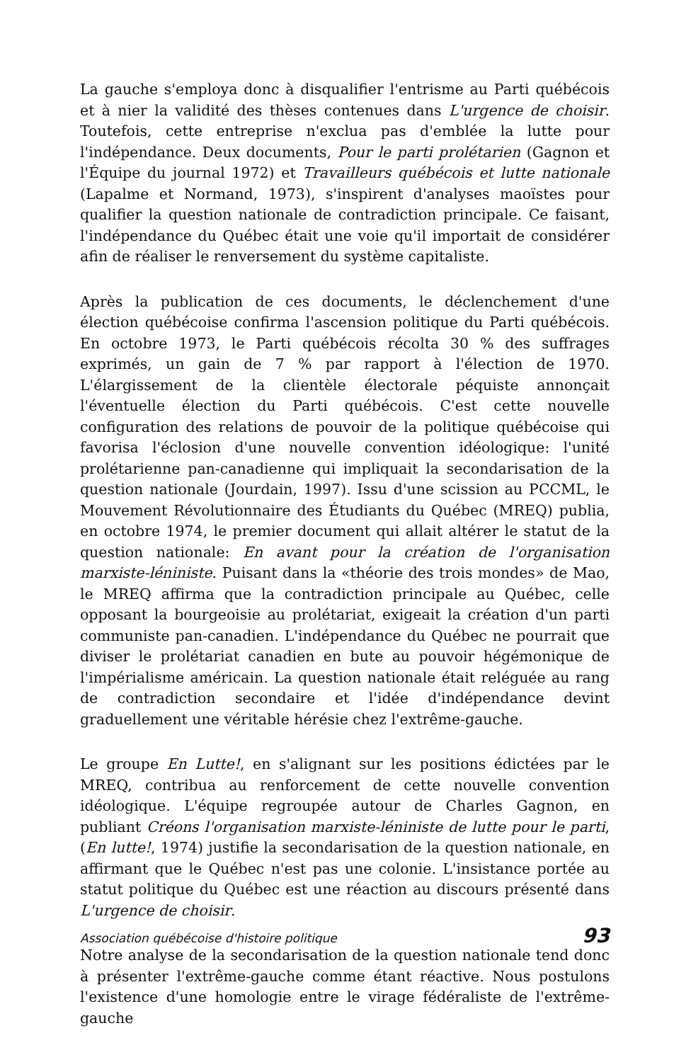La gauche s'employa donc à disqualifier l'entrisme au Parti québécois et à nier la validité des thèses contenues dans L'urgence de choisir. Toutefois, cette entreprise n'exclua pas d'emblée la lutte pour l'indépendance. Deux documents, Pour le parti prolétarien (Gagnon et l'Équipe du journal 1972) et Travailleurs québécois et lutte nationale (Lapalme et Normand, 1973), s'inspirent d'analyses maoïstes pour qualifier la question nationale de contradiction principale. Ce faisant, l'indépendance du Québec était une voie qu'il importait de considérer afin de réaliser le renversement du système capitaliste.
Après la publication de ces documents, le déclenchement d'une élection québécoise confirma l'ascension politique du Parti québécois. En octobre 1973, le Parti québécois récolta 30 % des suffrages exprimés, un gain de 7 % par rapport à l'élection de 1970. L'élargissement de la clientèle électorale péquiste annonçait l'éventuelle élection du Parti québécois. C'est cette nouvelle configuration des relations de pouvoir de la politique québécoise qui favorisa l'éclosion d'une nouvelle convention idéologique: l'unité prolétarienne pan-canadienne qui impliquait la secondarisation de la question nationale (Jourdain, 1997). Issu d'une scission au PCCML, le Mouvement Révolutionnaire des Étudiants du Québec (MREQ) publia, en octobre 1974, le premier document qui allait altérer le statut de la question nationale: En avant pour la création de l'organisation marxiste-léniniste. Puisant dans la «théorie des trois mondes» de Mao, le MREQ affirma que la contradiction principale au Québec, celle opposant la bourgeoisie au prolétariat, exigeait la création d'un parti communiste pan-canadien. L'indépendance du Québec ne pourrait que diviser le prolétariat canadien en bute au pouvoir hégémonique de l'impérialisme américain. La question nationale était reléguée au rang de contradiction secondaire et l'idée d'indépendance devint graduellement une véritable hérésie chez l'extrême-gauche.
Le groupe En Lutte!, en s'alignant sur les positions édictées par le MREQ, contribua au renforcement de cette nouvelle convention idéologique. L'équipe regroupée autour de Charles Gagnon, en publiant Créons l'organisation marxiste-léniniste de lutte pour le parti, (En lutte!, 1974) justifie la secondarisation de la question nationale, en affirmant que le Québec n'est pas une colonie. L'insistance portée au statut politique du Québec est une réaction au discours présenté dans L'urgence de choisir.
Notre analyse de la secondarisation de la question nationale tend donc à présenter l'extrême-gauche comme étant réactive. Nous postulons l'existence d'une homologie entre le virage fédéraliste de l'extrême-gauche
Association québécoise d'histoire politique 93